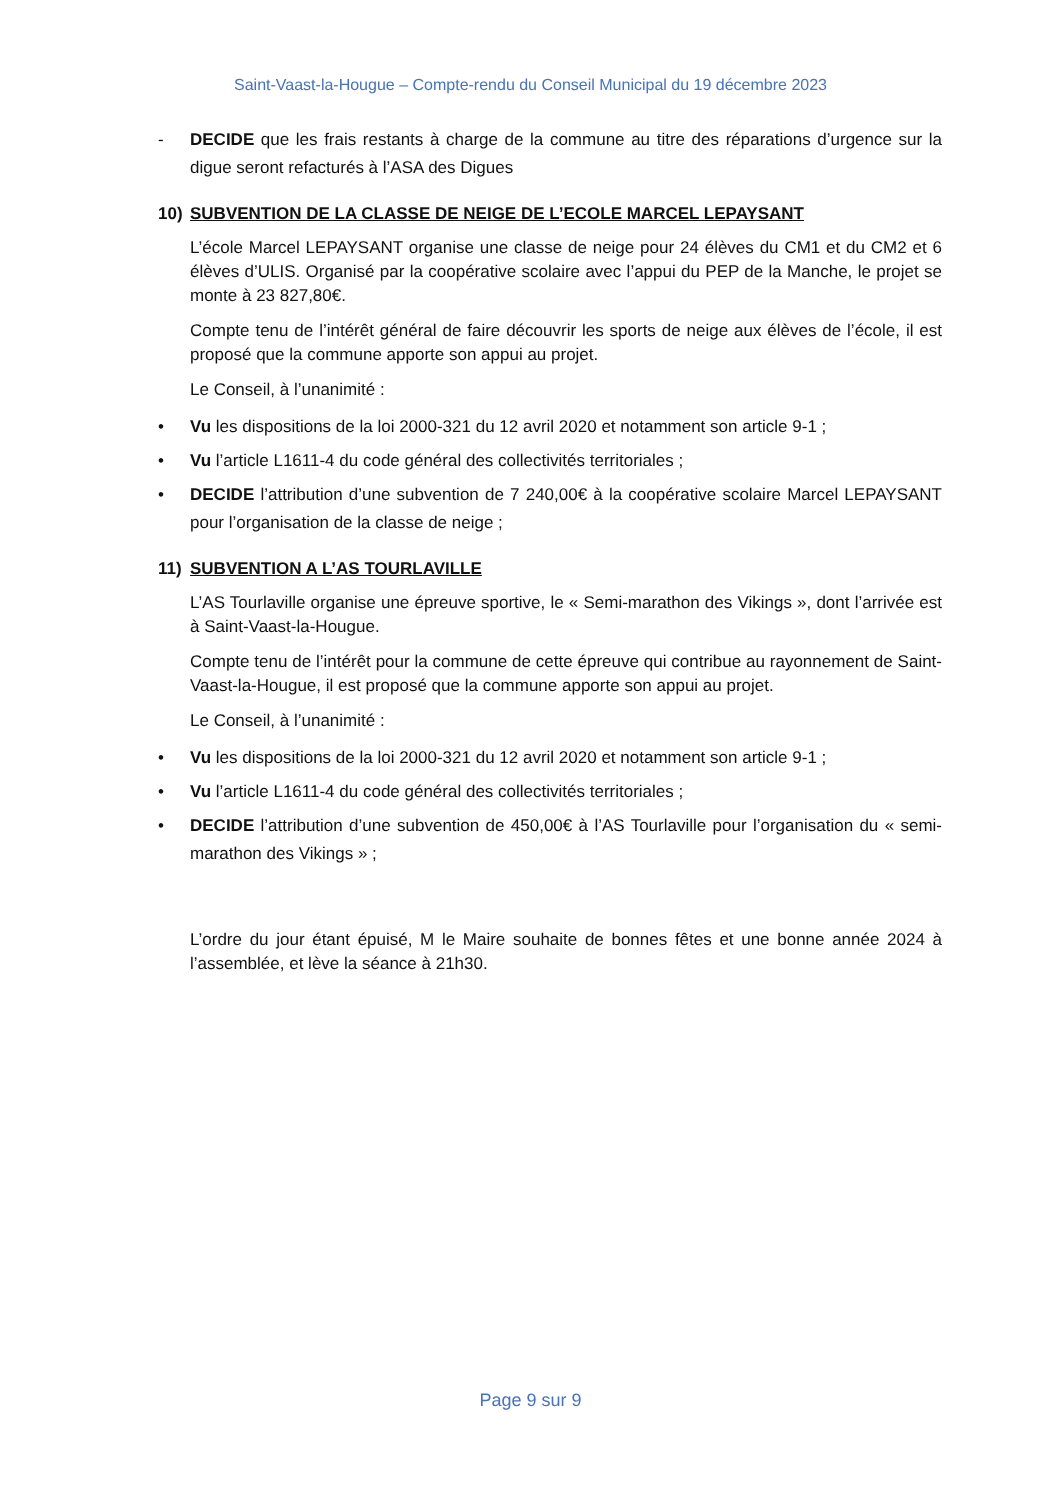Saint-Vaast-la-Hougue – Compte-rendu du Conseil Municipal du 19 décembre 2023
- DECIDE que les frais restants à charge de la commune au titre des réparations d’urgence sur la digue seront refacturés à l’ASA des Digues
10) SUBVENTION DE LA CLASSE DE NEIGE DE L’ECOLE MARCEL LEPAYSANT
L’école Marcel LEPAYSANT organise une classe de neige pour 24 élèves du CM1 et du CM2 et 6 élèves d’ULIS. Organisé par la coopérative scolaire avec l’appui du PEP de la Manche, le projet se monte à 23 827,80€.
Compte tenu de l’intérêt général de faire découvrir les sports de neige aux élèves de l’école, il est proposé que la commune apporte son appui au projet.
Le Conseil, à l’unanimité :
• Vu les dispositions de la loi 2000-321 du 12 avril 2020 et notamment son article 9-1 ;
• Vu l’article L1611-4 du code général des collectivités territoriales ;
• DECIDE l’attribution d’une subvention de 7 240,00€ à la coopérative scolaire Marcel LEPAYSANT pour l’organisation de la classe de neige ;
11) SUBVENTION A L’AS TOURLAVILLE
L’AS Tourlaville organise une épreuve sportive, le « Semi-marathon des Vikings », dont l’arrivée est à Saint-Vaast-la-Hougue.
Compte tenu de l’intérêt pour la commune de cette épreuve qui contribue au rayonnement de Saint-Vaast-la-Hougue, il est proposé que la commune apporte son appui au projet.
Le Conseil, à l’unanimité :
• Vu les dispositions de la loi 2000-321 du 12 avril 2020 et notamment son article 9-1 ;
• Vu l’article L1611-4 du code général des collectivités territoriales ;
• DECIDE l’attribution d’une subvention de 450,00€ à l’AS Tourlaville pour l’organisation du « semi-marathon des Vikings » ;
L’ordre du jour étant épuisé, M le Maire souhaite de bonnes fêtes et une bonne année 2024 à l’assemblée, et lève la séance à 21h30.
Page 9 sur 9